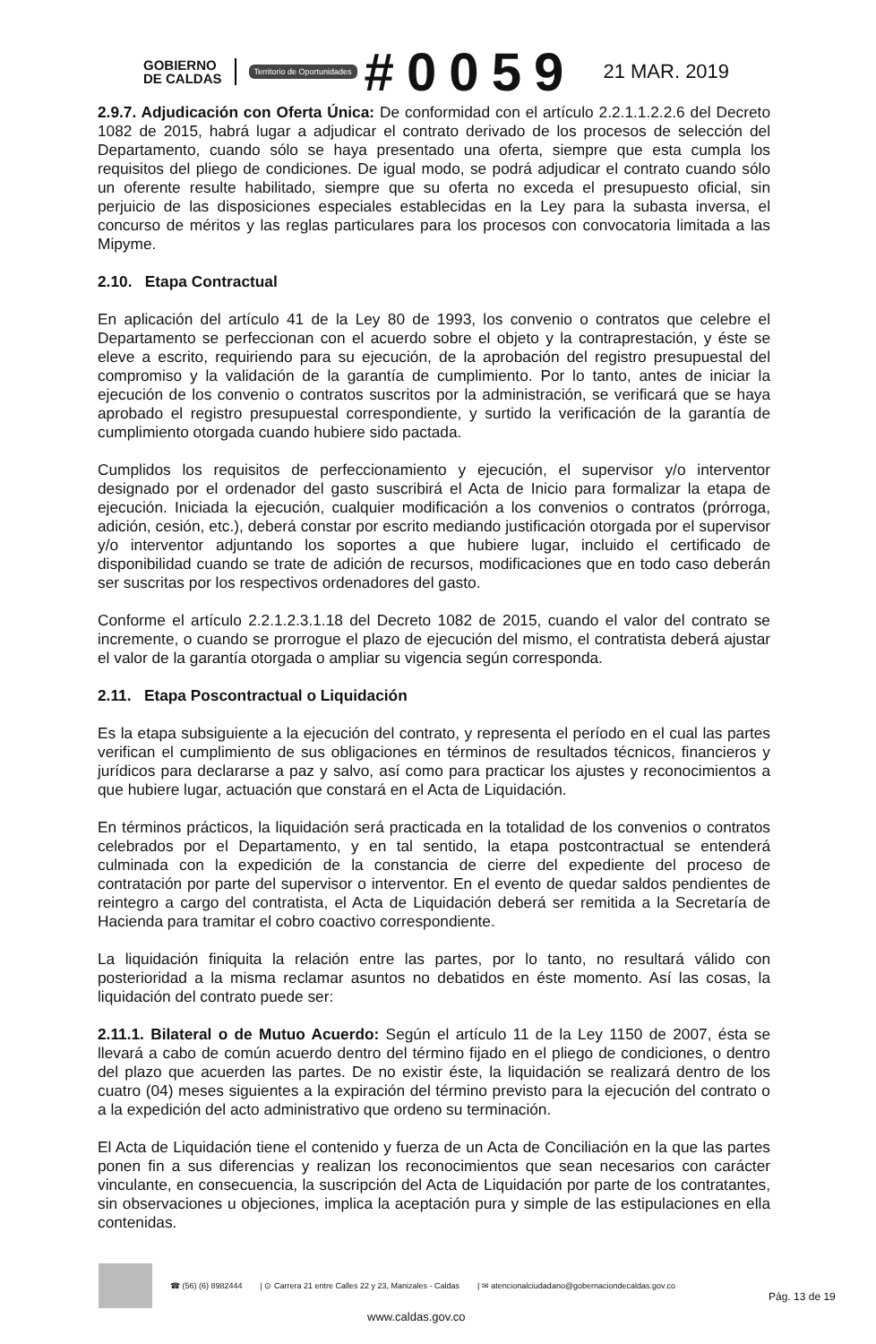GOBIERNO
DE CALDAS
Territorio de Oportunidades #0059 21 MAR. 2019
2.9.7. Adjudicación con Oferta Única: De conformidad con el artículo 2.2.1.1.2.2.6 del Decreto 1082 de 2015, habrá lugar a adjudicar el contrato derivado de los procesos de selección del Departamento, cuando sólo se haya presentado una oferta, siempre que esta cumpla los requisitos del pliego de condiciones. De igual modo, se podrá adjudicar el contrato cuando sólo un oferente resulte habilitado, siempre que su oferta no exceda el presupuesto oficial, sin perjuicio de las disposiciones especiales establecidas en la Ley para la subasta inversa, el concurso de méritos y las reglas particulares para los procesos con convocatoria limitada a las Mipyme.
2.10. Etapa Contractual
En aplicación del artículo 41 de la Ley 80 de 1993, los convenio o contratos que celebre el Departamento se perfeccionan con el acuerdo sobre el objeto y la contraprestación, y éste se eleve a escrito, requiriendo para su ejecución, de la aprobación del registro presupuestal del compromiso y la validación de la garantía de cumplimiento. Por lo tanto, antes de iniciar la ejecución de los convenio o contratos suscritos por la administración, se verificará que se haya aprobado el registro presupuestal correspondiente, y surtido la verificación de la garantía de cumplimiento otorgada cuando hubiere sido pactada.
Cumplidos los requisitos de perfeccionamiento y ejecución, el supervisor y/o interventor designado por el ordenador del gasto suscribirá el Acta de Inicio para formalizar la etapa de ejecución. Iniciada la ejecución, cualquier modificación a los convenios o contratos (prórroga, adición, cesión, etc.), deberá constar por escrito mediando justificación otorgada por el supervisor y/o interventor adjuntando los soportes a que hubiere lugar, incluido el certificado de disponibilidad cuando se trate de adición de recursos, modificaciones que en todo caso deberán ser suscritas por los respectivos ordenadores del gasto.
Conforme el artículo 2.2.1.2.3.1.18 del Decreto 1082 de 2015, cuando el valor del contrato se incremente, o cuando se prorrogue el plazo de ejecución del mismo, el contratista deberá ajustar el valor de la garantía otorgada o ampliar su vigencia según corresponda.
2.11. Etapa Poscontractual o Liquidación
Es la etapa subsiguiente a la ejecución del contrato, y representa el período en el cual las partes verifican el cumplimiento de sus obligaciones en términos de resultados técnicos, financieros y jurídicos para declararse a paz y salvo, así como para practicar los ajustes y reconocimientos a que hubiere lugar, actuación que constará en el Acta de Liquidación.
En términos prácticos, la liquidación será practicada en la totalidad de los convenios o contratos celebrados por el Departamento, y en tal sentido, la etapa postcontractual se entenderá culminada con la expedición de la constancia de cierre del expediente del proceso de contratación por parte del supervisor o interventor. En el evento de quedar saldos pendientes de reintegro a cargo del contratista, el Acta de Liquidación deberá ser remitida a la Secretaría de Hacienda para tramitar el cobro coactivo correspondiente.
La liquidación finiquita la relación entre las partes, por lo tanto, no resultará válido con posterioridad a la misma reclamar asuntos no debatidos en éste momento. Así las cosas, la liquidación del contrato puede ser:
2.11.1. Bilateral o de Mutuo Acuerdo: Según el artículo 11 de la Ley 1150 de 2007, ésta se llevará a cabo de común acuerdo dentro del término fijado en el pliego de condiciones, o dentro del plazo que acuerden las partes. De no existir éste, la liquidación se realizará dentro de los cuatro (04) meses siguientes a la expiración del término previsto para la ejecución del contrato o a la expedición del acto administrativo que ordeno su terminación.
El Acta de Liquidación tiene el contenido y fuerza de un Acta de Conciliación en la que las partes ponen fin a sus diferencias y realizan los reconocimientos que sean necesarios con carácter vinculante, en consecuencia, la suscripción del Acta de Liquidación por parte de los contratantes, sin observaciones u objeciones, implica la aceptación pura y simple de las estipulaciones en ella contenidas.
☎ (56) (6) 8982444 | ⊙ Carrera 21 entre Calles 22 y 23, Manizales - Caldas | ✉ atencionalciudadano@gobernaciondecaldas.gov.co
Pág. 13 de 19
www.caldas.gov.co